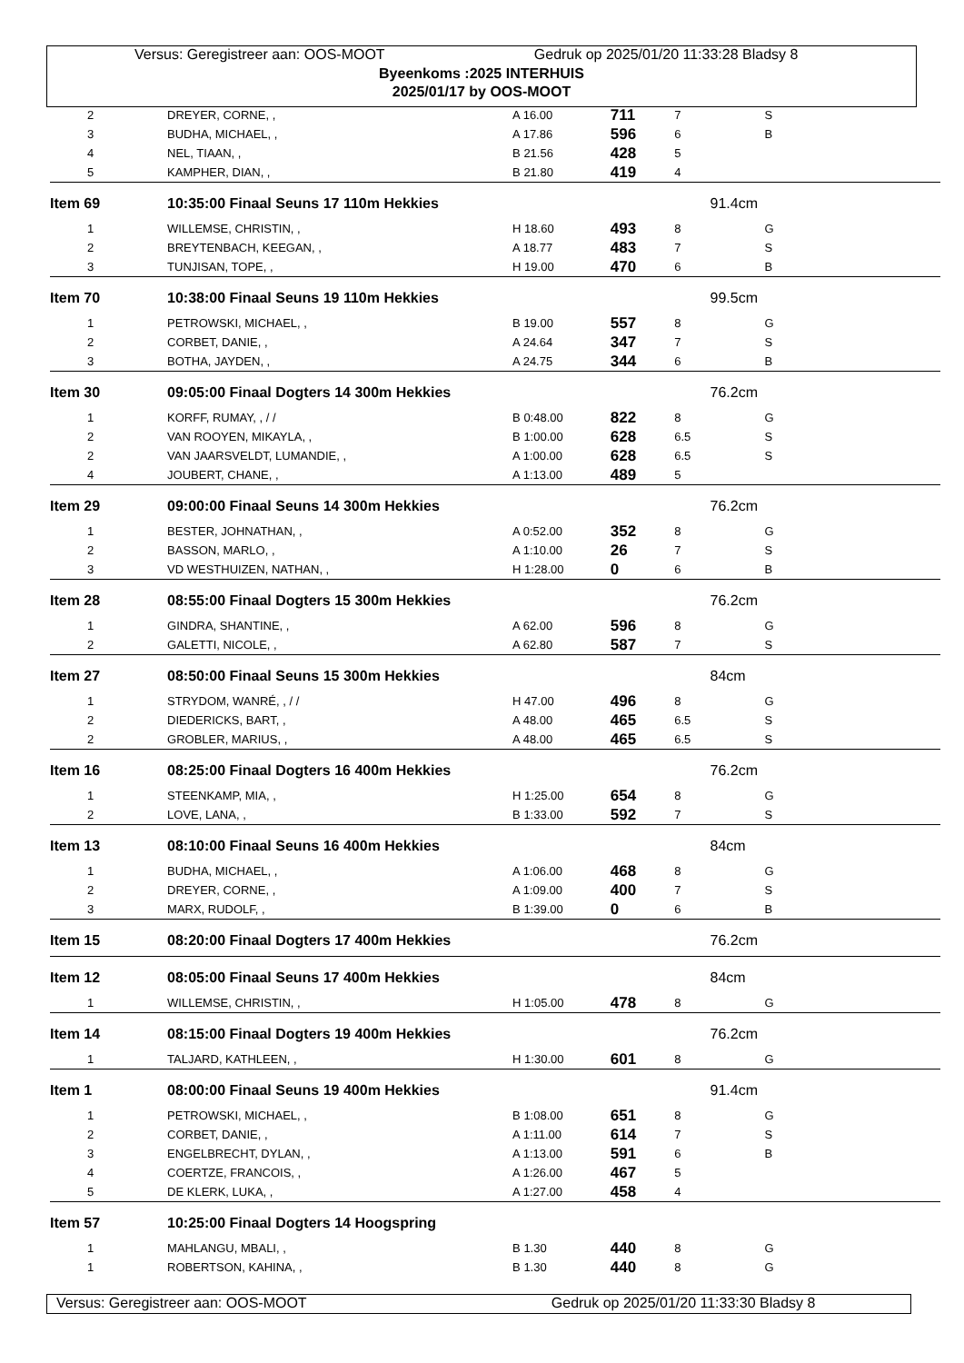Versus: Geregistreer aan: OOS-MOOT Gedruk op 2025/01/20 11:33:28 Bladsy 8
Byeenkoms :2025 INTERHUIS
2025/01/17 by OOS-MOOT
| 2 | DREYER, CORNE, , | A 16.00 | 711 | 7 | S |
| 3 | BUDHA, MICHAEL, , | A 17.86 | 596 | 6 | B |
| 4 | NEL, TIAAN, , | B 21.56 | 428 | 5 | |
| 5 | KAMPHER, DIAN, , | B 21.80 | 419 | 4 | |
| Item 69 | 10:35:00 Finaal Seuns 17 110m Hekkies | | | | 91.4cm |
| 1 | WILLEMSE, CHRISTIN, , | H 18.60 | 493 | 8 | G |
| 2 | BREYTENBACH, KEEGAN, , | A 18.77 | 483 | 7 | S |
| 3 | TUNJISAN, TOPE, , | H 19.00 | 470 | 6 | B |
| Item 70 | 10:38:00 Finaal Seuns 19 110m Hekkies | | | | 99.5cm |
| 1 | PETROWSKI, MICHAEL, , | B 19.00 | 557 | 8 | G |
| 2 | CORBET, DANIE, , | A 24.64 | 347 | 7 | S |
| 3 | BOTHA, JAYDEN, , | A 24.75 | 344 | 6 | B |
| Item 30 | 09:05:00 Finaal Dogters 14 300m Hekkies | | | | 76.2cm |
| 1 | KORFF, RUMAY, , / / | B 0:48.00 | 822 | 8 | G |
| 2 | VAN ROOYEN, MIKAYLA, , | B 1:00.00 | 628 | 6.5 | S |
| 2 | VAN JAARSVELDT, LUMANDIE, , | A 1:00.00 | 628 | 6.5 | S |
| 4 | JOUBERT, CHANE, , | A 1:13.00 | 489 | 5 | |
| Item 29 | 09:00:00 Finaal Seuns 14 300m Hekkies | | | | 76.2cm |
| 1 | BESTER, JOHNATHAN, , | A 0:52.00 | 352 | 8 | G |
| 2 | BASSON, MARLO, , | A 1:10.00 | 26 | 7 | S |
| 3 | VD WESTHUIZEN, NATHAN, , | H 1:28.00 | 0 | 6 | B |
| Item 28 | 08:55:00 Finaal Dogters 15 300m Hekkies | | | | 76.2cm |
| 1 | GINDRA, SHANTINE, , | A 62.00 | 596 | 8 | G |
| 2 | GALETTI, NICOLE, , | A 62.80 | 587 | 7 | S |
| Item 27 | 08:50:00 Finaal Seuns 15 300m Hekkies | | | | 84cm |
| 1 | STRYDOM, WANRÉ, , / / | H 47.00 | 496 | 8 | G |
| 2 | DIEDERICKS, BART, , | A 48.00 | 465 | 6.5 | S |
| 2 | GROBLER, MARIUS, , | A 48.00 | 465 | 6.5 | S |
| Item 16 | 08:25:00 Finaal Dogters 16 400m Hekkies | | | | 76.2cm |
| 1 | STEENKAMP, MIA, , | H 1:25.00 | 654 | 8 | G |
| 2 | LOVE, LANA, , | B 1:33.00 | 592 | 7 | S |
| Item 13 | 08:10:00 Finaal Seuns 16 400m Hekkies | | | | 84cm |
| 1 | BUDHA, MICHAEL, , | A 1:06.00 | 468 | 8 | G |
| 2 | DREYER, CORNE, , | A 1:09.00 | 400 | 7 | S |
| 3 | MARX, RUDOLF, , | B 1:39.00 | 0 | 6 | B |
| Item 15 | 08:20:00 Finaal Dogters 17 400m Hekkies | | | | 76.2cm |
| Item 12 | 08:05:00 Finaal Seuns 17 400m Hekkies | | | | 84cm |
| 1 | WILLEMSE, CHRISTIN, , | H 1:05.00 | 478 | 8 | G |
| Item 14 | 08:15:00 Finaal Dogters 19 400m Hekkies | | | | 76.2cm |
| 1 | TALJARD, KATHLEEN, , | H 1:30.00 | 601 | 8 | G |
| Item 1 | 08:00:00 Finaal Seuns 19 400m Hekkies | | | | 91.4cm |
| 1 | PETROWSKI, MICHAEL, , | B 1:08.00 | 651 | 8 | G |
| 2 | CORBET, DANIE, , | A 1:11.00 | 614 | 7 | S |
| 3 | ENGELBRECHT, DYLAN, , | A 1:13.00 | 591 | 6 | B |
| 4 | COERTZE, FRANCOIS, , | A 1:26.00 | 467 | 5 | |
| 5 | DE KLERK, LUKA, , | A 1:27.00 | 458 | 4 | |
| Item 57 | 10:25:00 Finaal Dogters 14 Hoogspring | | | | |
| 1 | MAHLANGU, MBALI, , | B 1.30 | 440 | 8 | G |
| 1 | ROBERTSON, KAHINA, , | B 1.30 | 440 | 8 | G |
Versus: Geregistreer aan: OOS-MOOT Gedruk op 2025/01/20 11:33:30 Bladsy 8